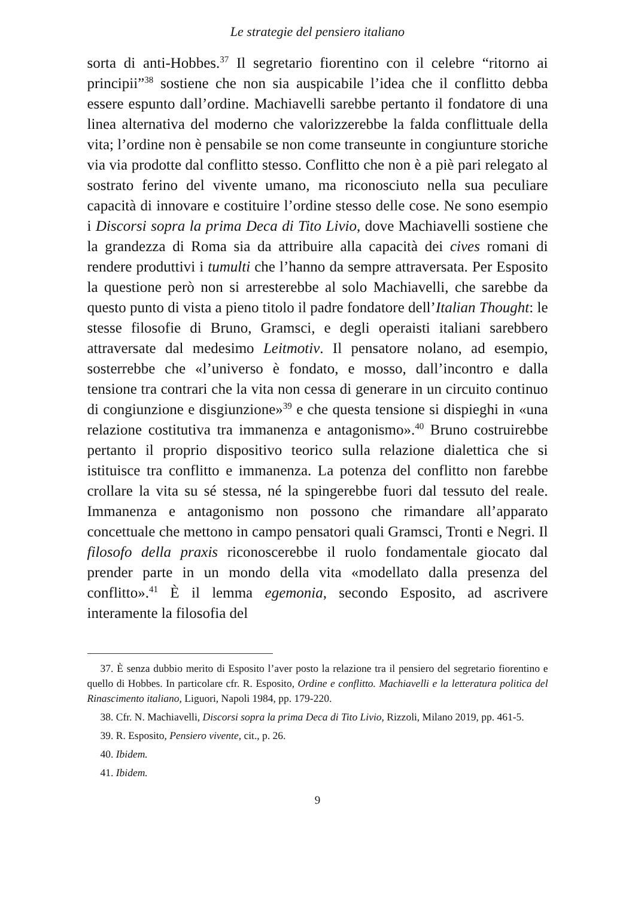Le strategie del pensiero italiano
sorta di anti-Hobbes.<sup>37</sup> Il segretario fiorentino con il celebre “ritorno ai principii”<sup>38</sup> sostiene che non sia auspicabile l’idea che il conflitto debba essere espunto dall’ordine. Machiavelli sarebbe pertanto il fondatore di una linea alternativa del moderno che valorizzerebbe la falda conflittuale della vita; l’ordine non è pensabile se non come transeunte in congiunture storiche via via prodotte dal conflitto stesso. Conflitto che non è a piè pari relegato al sostrato ferino del vivente umano, ma riconosciuto nella sua peculiare capacità di innovare e costituire l’ordine stesso delle cose. Ne sono esempio i Discorsi sopra la prima Deca di Tito Livio, dove Machiavelli sostiene che la grandezza di Roma sia da attribuire alla capacità dei cives romani di rendere produttivi i tumulti che l’hanno da sempre attraversata. Per Esposito la questione però non si arresterebbe al solo Machiavelli, che sarebbe da questo punto di vista a pieno titolo il padre fondatore dell’Italian Thought: le stesse filosofie di Bruno, Gramsci, e degli operaisti italiani sarebbero attraversate dal medesimo Leitmotiv. Il pensatore nolano, ad esempio, sosterrebbe che «l’universo è fondato, e mosso, dall’incontro e dalla tensione tra contrari che la vita non cessa di generare in un circuito continuo di congiunzione e disgiunzione»<sup>39</sup> e che questa tensione si dispieghi in «una relazione costitutiva tra immanenza e antagonismo».<sup>40</sup> Bruno costruirebbe pertanto il proprio dispositivo teorico sulla relazione dialettica che si istituisce tra conflitto e immanenza. La potenza del conflitto non farebbe crollare la vita su sé stessa, né la spingerebbe fuori dal tessuto del reale. Immanenza e antagonismo non possono che rimandare all’apparato concettuale che mettono in campo pensatori quali Gramsci, Tronti e Negri. Il filosofo della praxis riconoscerebbe il ruolo fondamentale giocato dal prender parte in un mondo della vita «modellato dalla presenza del conflitto».<sup>41</sup> È il lemma egemonia, secondo Esposito, ad ascrivere interamente la filosofia del
37. È senza dubbio merito di Esposito l’aver posto la relazione tra il pensiero del segretario fiorentino e quello di Hobbes. In particolare cfr. R. Esposito, Ordine e conflitto. Machiavelli e la letteratura politica del Rinascimento italiano, Liguori, Napoli 1984, pp. 179-220.
38. Cfr. N. Machiavelli, Discorsi sopra la prima Deca di Tito Livio, Rizzoli, Milano 2019, pp. 461-5.
39. R. Esposito, Pensiero vivente, cit., p. 26.
40. Ibidem.
41. Ibidem.
9